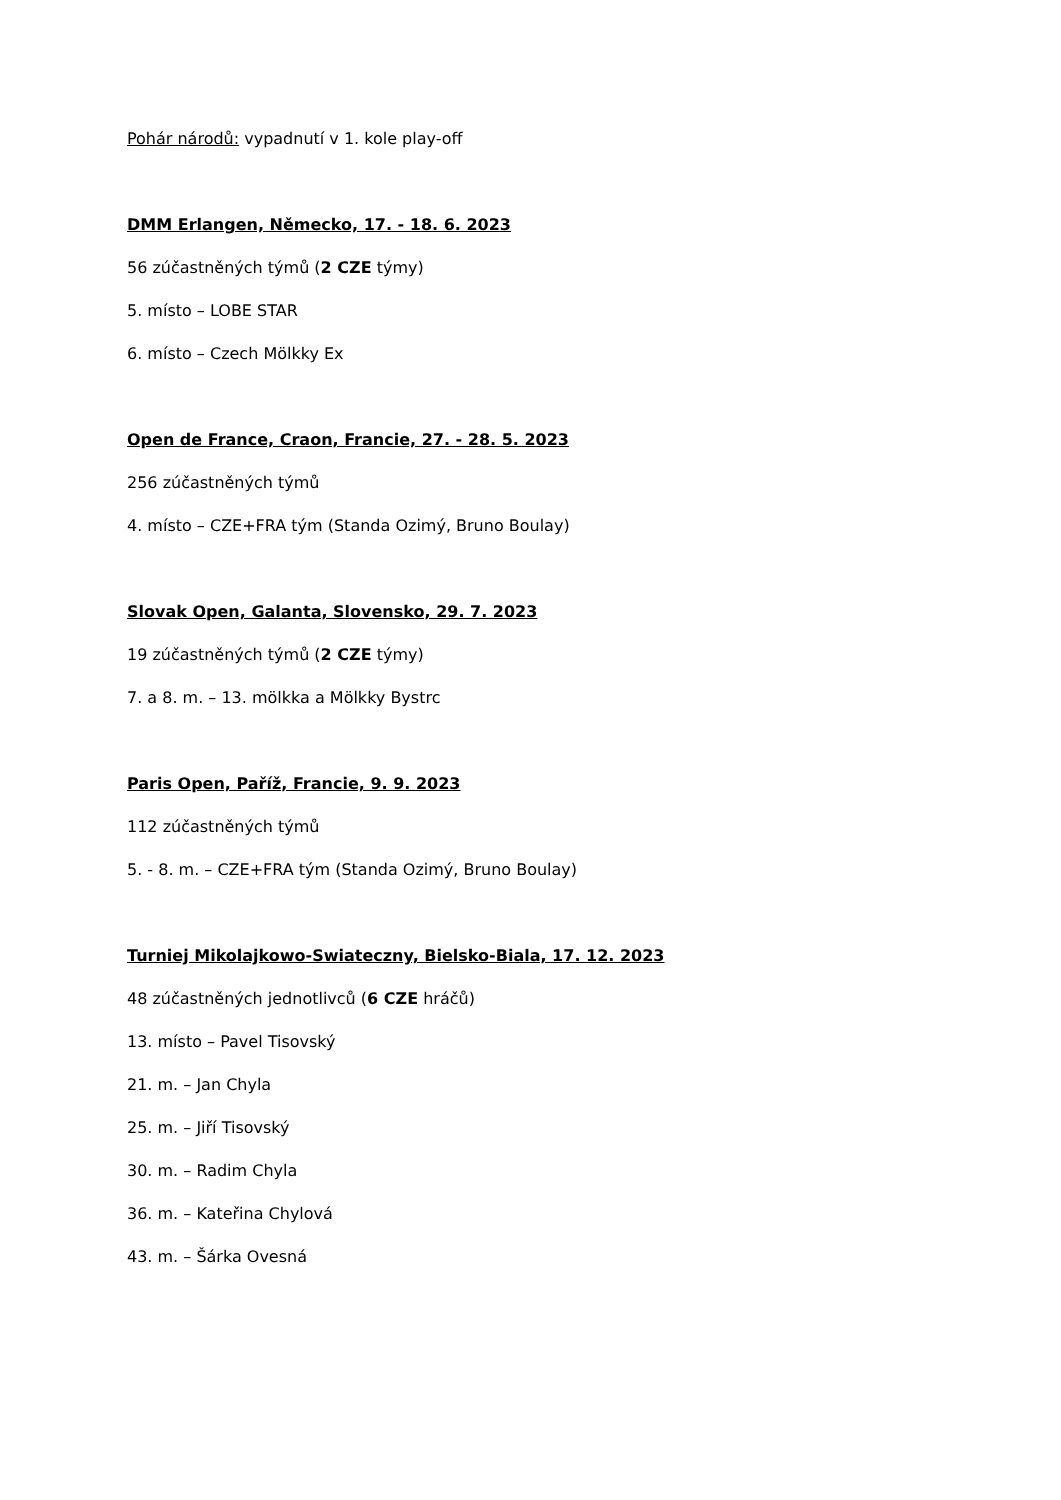Pohár národů: vypadnutí v 1. kole play-off
DMM Erlangen, Německo, 17. - 18. 6. 2023
56 zúčastněných týmů (2 CZE týmy)
5. místo – LOBE STAR
6. místo – Czech Mölkky Ex
Open de France, Craon, Francie, 27. - 28. 5. 2023
256 zúčastněných týmů
4. místo – CZE+FRA tým (Standa Ozimý, Bruno Boulay)
Slovak Open, Galanta, Slovensko, 29. 7. 2023
19 zúčastněných týmů (2 CZE týmy)
7. a 8. m. – 13. mölkka a Mölkky Bystrc
Paris Open, Paříž, Francie, 9. 9. 2023
112 zúčastněných týmů
5. - 8. m. – CZE+FRA tým (Standa Ozimý, Bruno Boulay)
Turniej Mikolajkowo-Swiateczny, Bielsko-Biala, 17. 12. 2023
48 zúčastněných jednotlivců (6 CZE hráčů)
13. místo – Pavel Tisovský
21. m. – Jan Chyla
25. m. – Jiří Tisovský
30. m. – Radim Chyla
36. m. – Kateřina Chylová
43. m. – Šárka Ovesná